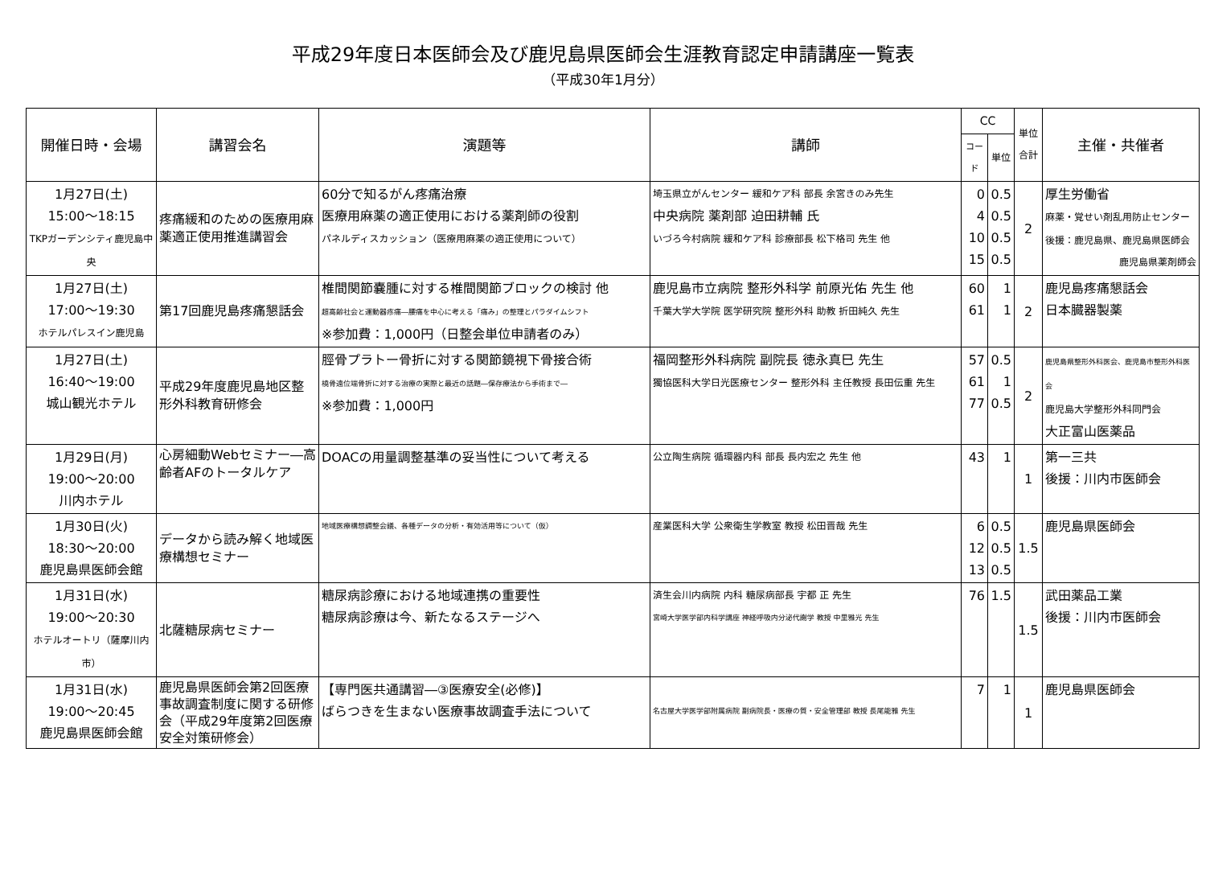平成29年度日本医師会及び鹿児島県医師会生涯教育認定申請講座一覧表
（平成30年1月分）
| 開催日時・会場 | 講習会名 | 演題等 | 講師 | CC | | 単位合計 | 主催・共催者 |
| --- | --- | --- | --- | --- | --- | --- | --- |
| | | | | コード | 単位 | | |
| 1月27日(土) 15:00～18:15 TKPガーデンシティ鹿児島中央 | 疼痛緩和のための医療用麻薬適正使用推進講習会 | 60分で知るがん疼痛治療 医療用麻薬の適正使用における薬剤師の役割 パネルディスカッション（医療用麻薬の適正使用について） | 埼玉県立がんセンター 緩和ケア科 部長 余宮きのみ先生 中央病院 薬剤部 迫田耕輔 氏 いづろ今村病院 緩和ケア科 診療部長 松下格司 先生 他 | 0 4 10 15 | 0.5 0.5 0.5 0.5 | 2 | 厚生労働省 麻薬・覚せい剤乱用防止センター 後援：鹿児島県、鹿児島県医師会 鹿児島県薬剤師会 |
| 1月27日(土) 17:00～19:30 ホテルパレスイン鹿児島 | 第17回鹿児島疼痛懇話会 | 椎間関節嚢腫に対する椎間関節ブロックの検討 他 超高齢社会と運動器疼痛―腰痛を中心に考える「痛み」の整理とパラダイムシフト ※参加費：1,000円（日整会単位申請者のみ） | 鹿児島市立病院 整形外科学 前原光佑 先生 他 千葉大学大学院 医学研究院 整形外科 助教 折田純久 先生 | 60 61 | 1 1 | 2 | 鹿児島疼痛懇話会 日本臓器製薬 |
| 1月27日(土) 16:40～19:00 城山観光ホテル | 平成29年度鹿児島地区整形外科教育研修会 | 脛骨プラトー骨折に対する関節鏡視下骨接合術 橈骨遠位端骨折に対する治療の実際と最近の話題―保存療法から手術まで― ※参加費：1,000円 | 福岡整形外科病院 副院長 徳永真巳 先生 獨協医科大学日光医療センター 整形外科 主任教授 長田伝重 先生 | 57 61 77 | 0.5 1 0.5 | 2 | 鹿児島県整形外科医会、鹿児島市整形外科医会 鹿児島大学整形外科同門会 大正富山医薬品 |
| 1月29日(月) 19:00～20:00 川内ホテル | 心房細動Webセミナー―高齢者AFのトータルケア | DOACの用量調整基準の妥当性について考える | 公立陶生病院 循環器内科 部長 長内宏之 先生 他 | 43 | 1 | 1 | 第一三共 後援：川内市医師会 |
| 1月30日(火) 18:30～20:00 鹿児島県医師会館 | データから読み解く地域医療構想セミナー | 地域医療構想調整会議、各種データの分析・有効活用等について（仮） | 産業医科大学 公衆衛生学教室 教授 松田晋哉 先生 | 6 12 13 | 0.5 0.5 0.5 | 1.5 | 鹿児島県医師会 |
| 1月31日(水) 19:00～20:30 ホテルオートリ（薩摩川内市） | 北薩糖尿病セミナー | 糖尿病診療における地域連携の重要性 糖尿病診療は今、新たなるステージへ | 済生会川内病院 内科 糖尿病部長 宇都 正 先生 宮崎大学医学部内科学講座 神経呼吸内分泌代謝学 教授 中里雅光 先生 | 76 | 1.5 | 1.5 | 武田薬品工業 後援：川内市医師会 |
| 1月31日(水) 19:00～20:45 鹿児島県医師会館 | 鹿児島県医師会第2回医療事故調査制度に関する研修会（平成29年度第2回医療安全対策研修会） | 【専門医共通講習―③医療安全(必修)】 ばらつきを生まない医療事故調査手法について | 名古屋大学医学部附属病院 副病院長・医療の質・安全管理部 教授 長尾能雅 先生 | 7 | 1 | 1 | 鹿児島県医師会 |